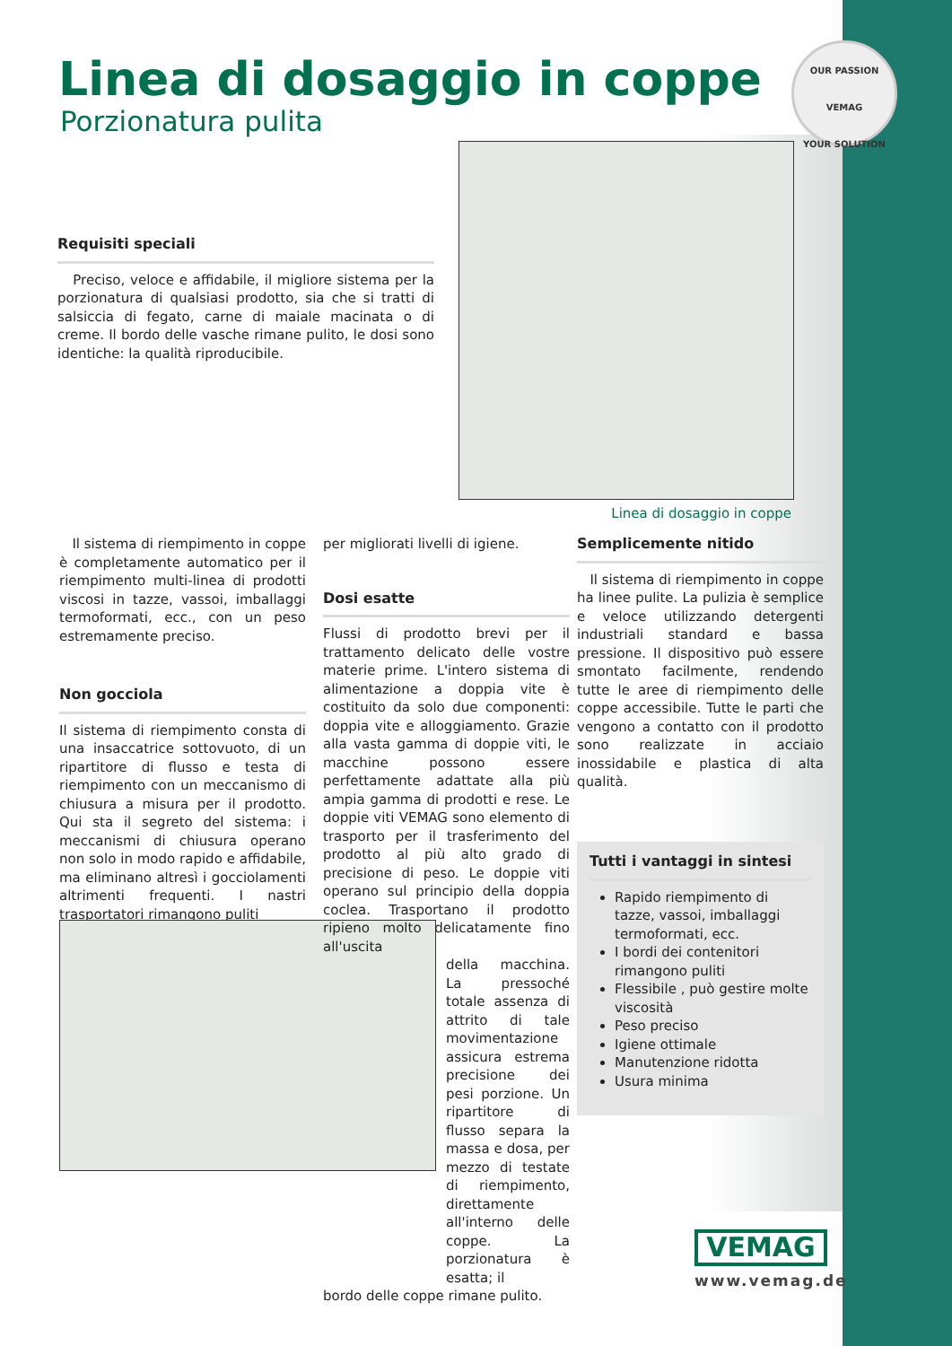Linea di dosaggio in coppe
Porzionatura pulita
OUR PASSION
VEMAG
YOUR SOLUTION
Requisiti speciali
Preciso, veloce e affidabile, il migliore sistema per la porzionatura di qualsiasi prodotto, sia che si tratti di salsiccia di fegato, carne di maiale macinata o di creme. Il bordo delle vasche rimane pulito, le dosi sono identiche: la qualità riproducibile.
Linea di dosaggio in coppe
Il sistema di riempimento in coppe è completamente automatico per il riempimento multi-linea di prodotti viscosi in tazze, vassoi, imballaggi termoformati, ecc., con un peso estremamente preciso.
Non gocciola
Il sistema di riempimento consta di una insaccatrice sottovuoto, di un ripartitore di flusso e testa di riempimento con un meccanismo di chiusura a misura per il prodotto. Qui sta il segreto del sistema: i meccanismi di chiusura operano non solo in modo rapido e affidabile, ma eliminano altresì i gocciolamenti altrimenti frequenti. I nastri trasportatori rimangono puliti
per migliorati livelli di igiene.
Dosi esatte
Flussi di prodotto brevi per il trattamento delicato delle vostre materie prime. L'intero sistema di alimentazione a doppia vite è costituito da solo due componenti: doppia vite e alloggiamento. Grazie alla vasta gamma di doppie viti, le macchine possono essere perfettamente adattate alla più ampia gamma di prodotti e rese. Le doppie viti VEMAG sono elemento di trasporto per il trasferimento del prodotto al più alto grado di precisione di peso. Le doppie viti operano sul principio della doppia coclea. Trasportano il prodotto ripieno molto delicatamente fino all'uscita
della macchina. La pressoché totale assenza di attrito di tale movimentazione assicura estrema precisione dei pesi porzione. Un ripartitore di flusso separa la massa e dosa, per mezzo di testate di riempimento, direttamente all'interno delle coppe. La porzionatura è esatta; il
bordo delle coppe rimane pulito.
Semplicemente nitido
Il sistema di riempimento in coppe ha linee pulite. La pulizia è semplice e veloce utilizzando detergenti industriali standard e bassa pressione. Il dispositivo può essere smontato facilmente, rendendo tutte le aree di riempimento delle coppe accessibile. Tutte le parti che vengono a contatto con il prodotto sono realizzate in acciaio inossidabile e plastica di alta qualità.
Tutti i vantaggi in sintesi
Rapido riempimento di tazze, vassoi, imballaggi termoformati, ecc.
I bordi dei contenitori rimangono puliti
Flessibile , può gestire molte viscosità
Peso preciso
Igiene ottimale
Manutenzione ridotta
Usura minima
VEMAG
www.vemag.de